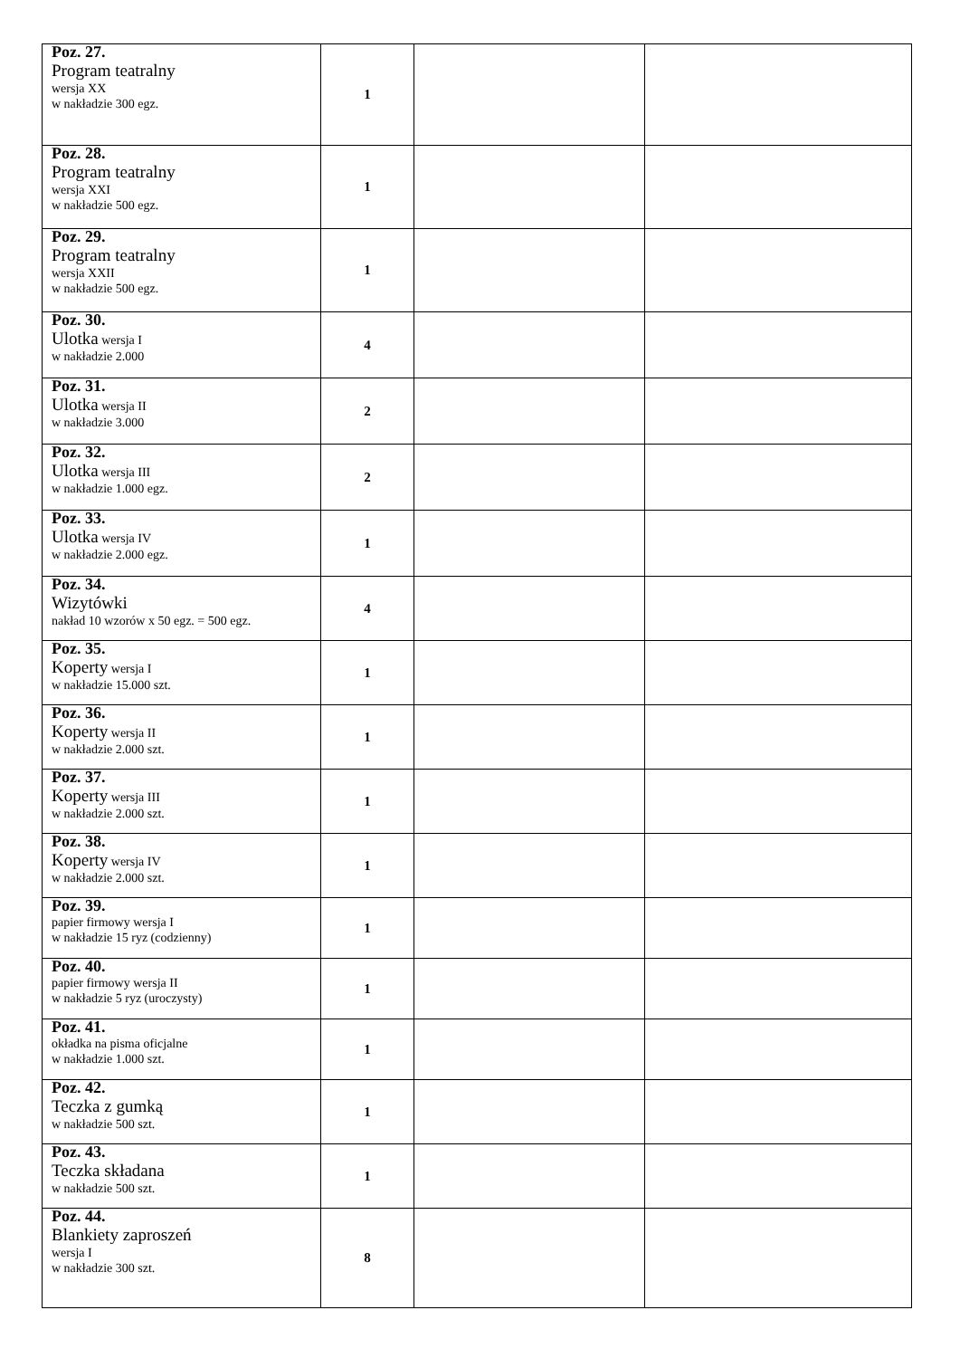| Poz. 27. Program teatralny wersja XX w nakładzie 300 egz. | 1 | | |
| Poz. 28. Program teatralny wersja XXI w nakładzie 500 egz. | 1 | | |
| Poz. 29. Program teatralny wersja XXII w nakładzie 500 egz. | 1 | | |
| Poz. 30. Ulotka wersja I w nakładzie 2.000 | 4 | | |
| Poz. 31. Ulotka wersja II w nakładzie 3.000 | 2 | | |
| Poz. 32. Ulotka wersja III w nakładzie 1.000 egz. | 2 | | |
| Poz. 33. Ulotka wersja IV w nakładzie 2.000 egz. | 1 | | |
| Poz. 34. Wizytówki nakład 10 wzorów x 50 egz. = 500 egz. | 4 | | |
| Poz. 35. Koperty wersja I w nakładzie 15.000 szt. | 1 | | |
| Poz. 36. Koperty wersja II w nakładzie 2.000 szt. | 1 | | |
| Poz. 37. Koperty wersja III w nakładzie 2.000 szt. | 1 | | |
| Poz. 38. Koperty wersja IV w nakładzie 2.000 szt. | 1 | | |
| Poz. 39. papier firmowy wersja I w nakładzie 15 ryz (codzienny) | 1 | | |
| Poz. 40. papier firmowy wersja II w nakładzie 5 ryz (uroczysty) | 1 | | |
| Poz. 41. okładka na pisma oficjalne w nakładzie 1.000 szt. | 1 | | |
| Poz. 42. Teczka z gumką w nakładzie 500 szt. | 1 | | |
| Poz. 43. Teczka składana w nakładzie 500 szt. | 1 | | |
| Poz. 44. Blankiety zaproszeń wersja I w nakładzie 300 szt. | 8 | | |